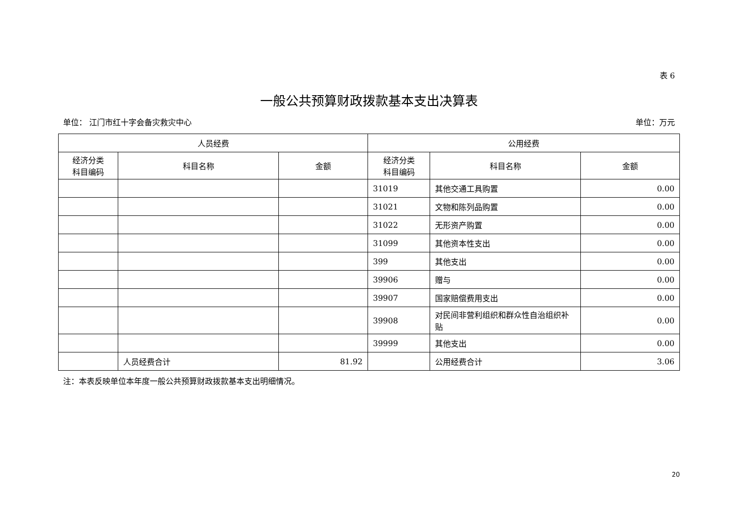表 6
一般公共预算财政拨款基本支出决算表
单位： 江门市红十字会备灾救灾中心 单位：万元
| 人员经费 | | | 公用经费 | | |
| --- | --- | --- | --- | --- | --- |
| 经济分类 科目编码 | 科目名称 | 金额 | 经济分类 科目编码 | 科目名称 | 金额 |
| | | | 31019 | 其他交通工具购置 | 0.00 |
| | | | 31021 | 文物和陈列品购置 | 0.00 |
| | | | 31022 | 无形资产购置 | 0.00 |
| | | | 31099 | 其他资本性支出 | 0.00 |
| | | | 399 | 其他支出 | 0.00 |
| | | | 39906 | 赠与 | 0.00 |
| | | | 39907 | 国家赔偿费用支出 | 0.00 |
| | | | 39908 | 对民间非营利组织和群众性自治组织补贴 | 0.00 |
| | | | 39999 | 其他支出 | 0.00 |
| | 人员经费合计 | 81.92 | | 公用经费合计 | 3.06 |
注：本表反映单位本年度一般公共预算财政拨款基本支出明细情况。
20